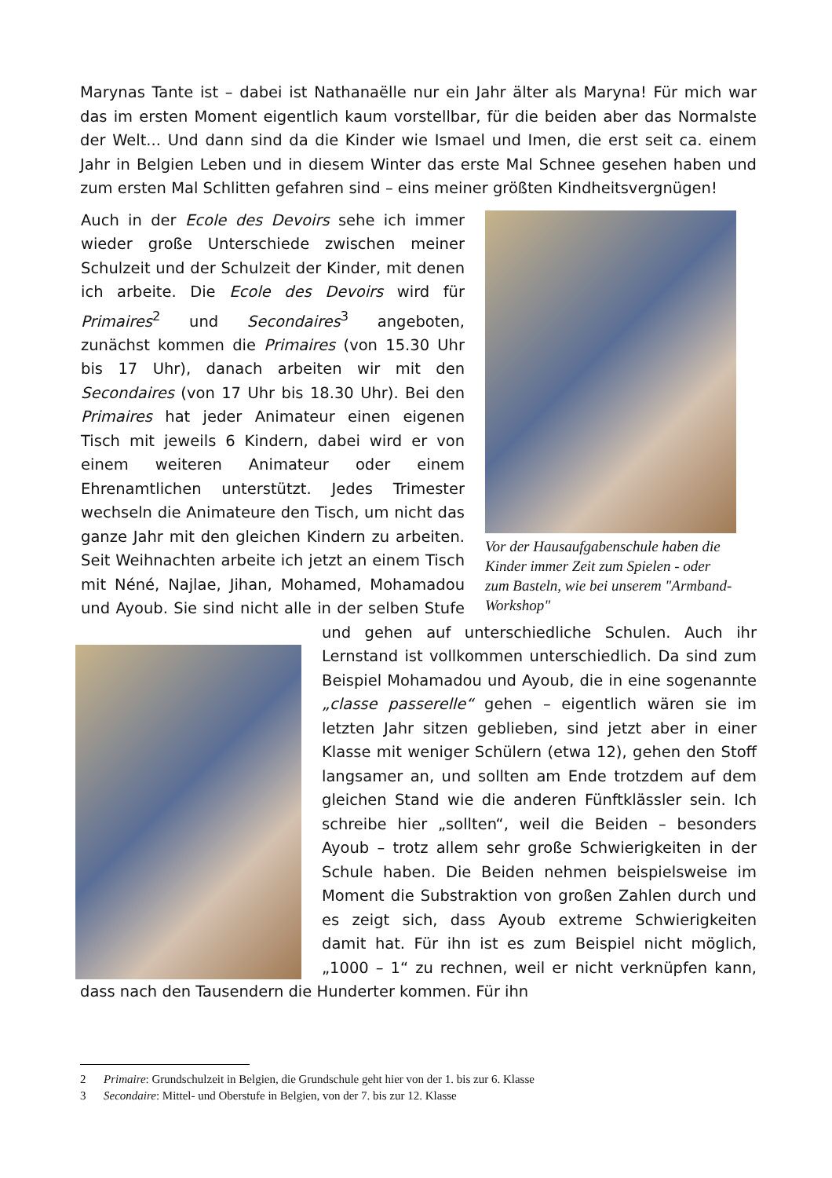Marynas Tante ist – dabei ist Nathanaëlle nur ein Jahr älter als Maryna! Für mich war das im ersten Moment eigentlich kaum vorstellbar, für die beiden aber das Normalste der Welt... Und dann sind da die Kinder wie Ismael und Imen, die erst seit ca. einem Jahr in Belgien Leben und in diesem Winter das erste Mal Schnee gesehen haben und zum ersten Mal Schlitten gefahren sind – eins meiner größten Kindheitsvergnügen!
Vor der Hausaufgabenschule haben die Kinder immer Zeit zum Spielen - oder zum Basteln, wie bei unserem "Armband-Workshop"
Auch in der Ecole des Devoirs sehe ich immer wieder große Unterschiede zwischen meiner Schulzeit und der Schulzeit der Kinder, mit denen ich arbeite. Die Ecole des Devoirs wird für Primaires<sup>2</sup> und Secondaires<sup>3</sup> angeboten, zunächst kommen die Primaires (von 15.30 Uhr bis 17 Uhr), danach arbeiten wir mit den Secondaires (von 17 Uhr bis 18.30 Uhr). Bei den Primaires hat jeder Animateur einen eigenen Tisch mit jeweils 6 Kindern, dabei wird er von einem weiteren Animateur oder einem Ehrenamtlichen unterstützt. Jedes Trimester wechseln die Animateure den Tisch, um nicht das ganze Jahr mit den gleichen Kindern zu arbeiten. Seit Weihnachten arbeite ich jetzt an einem Tisch mit Néné, Najlae, Jihan, Mohamed, Mohamadou und Ayoub. Sie sind nicht alle in der selben Stufe und gehen auf unterschiedliche Schulen. Auch ihr Lernstand ist vollkommen unterschiedlich. Da sind zum Beispiel Mohamadou und Ayoub, die in eine sogenannte „classe passerelle“ gehen – eigentlich wären sie im letzten Jahr sitzen geblieben, sind jetzt aber in einer Klasse mit weniger Schülern (etwa 12), gehen den Stoff langsamer an, und sollten am Ende trotzdem auf dem gleichen Stand wie die anderen Fünftklässler sein. Ich schreibe hier „sollten“, weil die Beiden – besonders Ayoub – trotz allem sehr große Schwierigkeiten in der Schule haben. Die Beiden nehmen beispielsweise im Moment die Substraktion von großen Zahlen durch und es zeigt sich, dass Ayoub extreme Schwierigkeiten damit hat. Für ihn ist es zum Beispiel nicht möglich, „1000 – 1“ zu rechnen, weil er nicht verknüpfen kann, dass nach den Tausendern die Hunderter kommen. Für ihn
2 Primaire: Grundschulzeit in Belgien, die Grundschule geht hier von der 1. bis zur 6. Klasse
3 Secondaire: Mittel- und Oberstufe in Belgien, von der 7. bis zur 12. Klasse